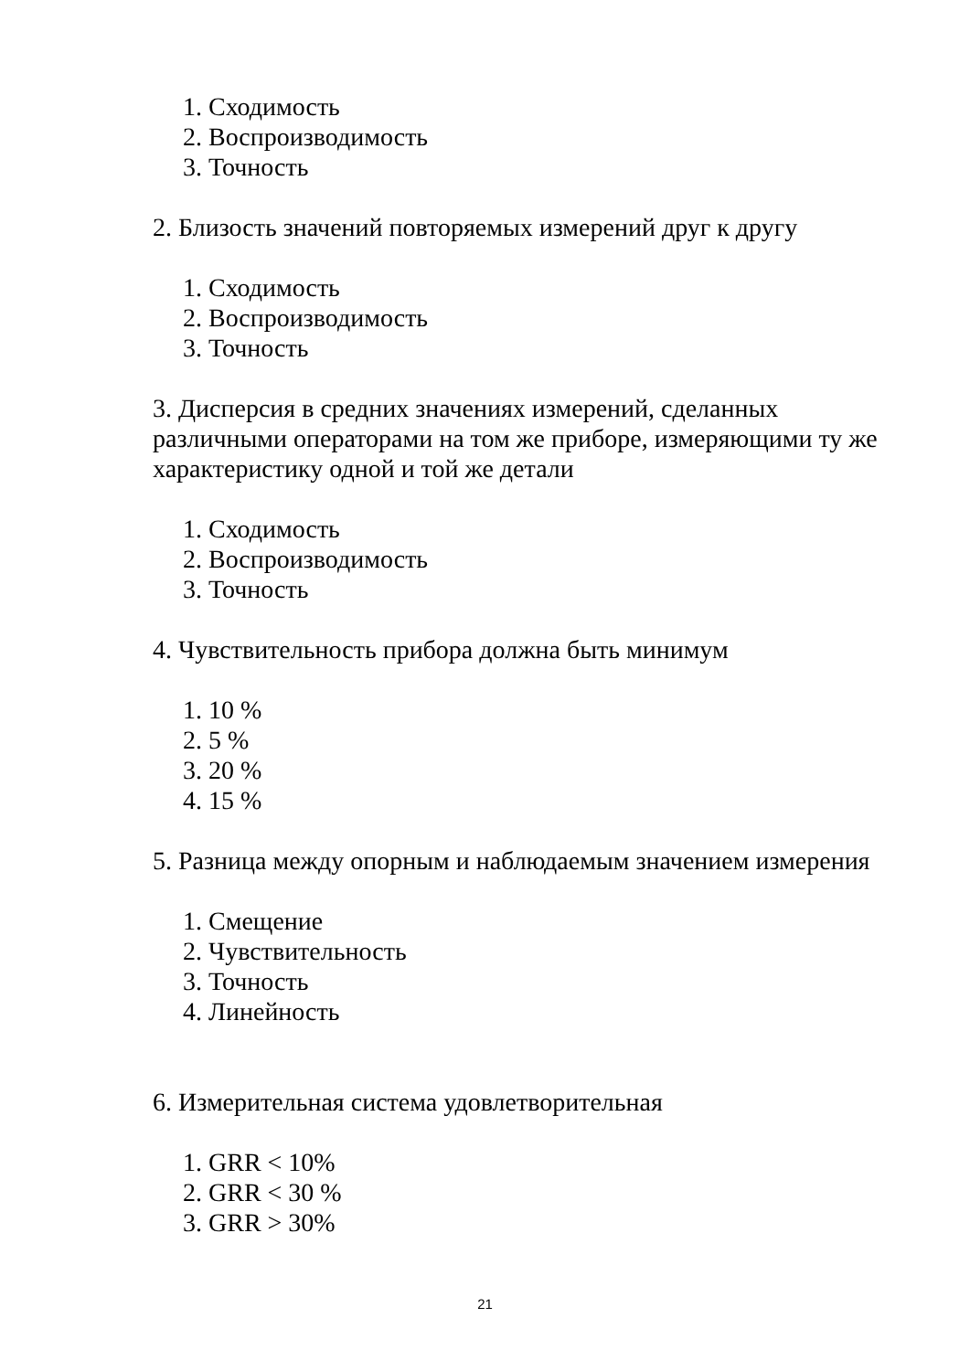1. Сходимость
2. Воспроизводимость
3. Точность
2. Близость значений повторяемых измерений друг к другу
1. Сходимость
2. Воспроизводимость
3. Точность
3. Дисперсия в средних значениях измерений, сделанных различными операторами на том же приборе, измеряющими ту же характеристику одной и той же детали
1. Сходимость
2. Воспроизводимость
3. Точность
4. Чувствительность прибора должна быть минимум
1. 10 %
2. 5 %
3. 20 %
4. 15 %
5. Разница между опорным и наблюдаемым значением измерения
1. Смещение
2. Чувствительность
3. Точность
4. Линейность
6. Измерительная система удовлетворительная
1. GRR < 10%
2. GRR < 30 %
3. GRR > 30%
21